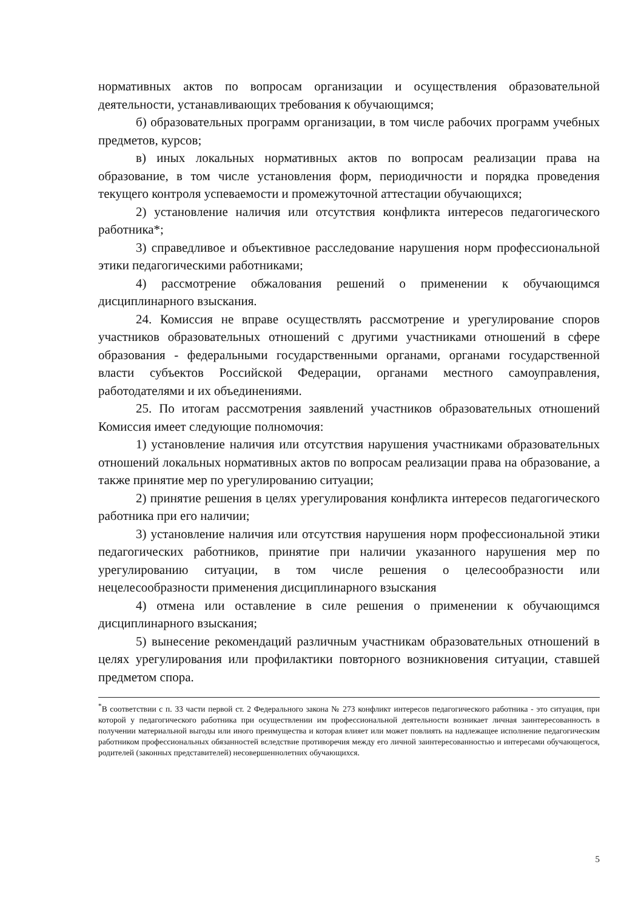нормативных актов по вопросам организации и осуществления образовательной деятельности, устанавливающих требования к обучающимся;
б) образовательных программ организации, в том числе рабочих программ учебных предметов, курсов;
в) иных локальных нормативных актов по вопросам реализации права на образование, в том числе установления форм, периодичности и порядка проведения текущего контроля успеваемости и промежуточной аттестации обучающихся;
2) установление наличия или отсутствия конфликта интересов педагогического работника*;
3) справедливое и объективное расследование нарушения норм профессиональной этики педагогическими работниками;
4) рассмотрение обжалования решений о применении к обучающимся дисциплинарного взыскания.
24. Комиссия не вправе осуществлять рассмотрение и урегулирование споров участников образовательных отношений с другими участниками отношений в сфере образования - федеральными государственными органами, органами государственной власти субъектов Российской Федерации, органами местного самоуправления, работодателями и их объединениями.
25. По итогам рассмотрения заявлений участников образовательных отношений Комиссия имеет следующие полномочия:
1) установление наличия или отсутствия нарушения участниками образовательных отношений локальных нормативных актов по вопросам реализации права на образование, а также принятие мер по урегулированию ситуации;
2) принятие решения в целях урегулирования конфликта интересов педагогического работника при его наличии;
3) установление наличия или отсутствия нарушения норм профессиональной этики педагогических работников, принятие при наличии указанного нарушения мер по урегулированию ситуации, в том числе решения о целесообразности или нецелесообразности применения дисциплинарного взыскания
4) отмена или оставление в силе решения о применении к обучающимся дисциплинарного взыскания;
5) вынесение рекомендаций различным участникам образовательных отношений в целях урегулирования или профилактики повторного возникновения ситуации, ставшей предметом спора.
<sup>*</sup> В соответствии с п. 33 части первой ст. 2 Федерального закона № 273 конфликт интересов педагогического работника - это ситуация, при которой у педагогического работника при осуществлении им профессиональной деятельности возникает личная заинтересованность в получении материальной выгоды или иного преимущества и которая влияет или может повлиять на надлежащее исполнение педагогическим работником профессиональных обязанностей вследствие противоречия между его личной заинтересованностью и интересами обучающегося, родителей (законных представителей) несовершеннолетних обучающихся.
5